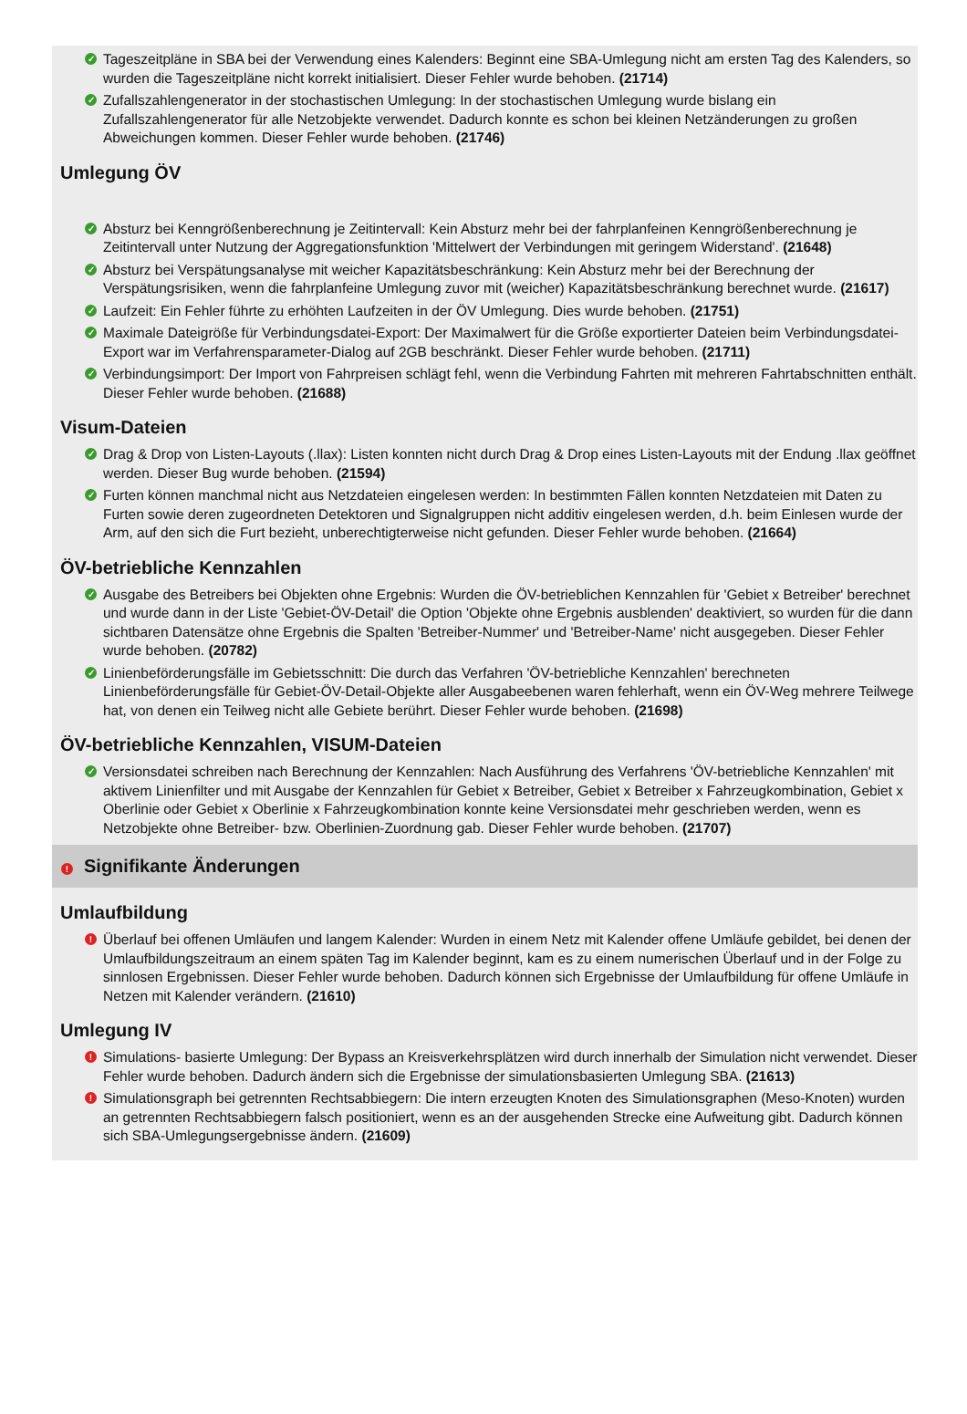✓ Tageszeitpläne in SBA bei der Verwendung eines Kalenders: Beginnt eine SBA-Umlegung nicht am ersten Tag des Kalenders, so wurden die Tageszeitpläne nicht korrekt initialisiert. Dieser Fehler wurde behoben. (21714)
✓ Zufallszahlengenerator in der stochastischen Umlegung: In der stochastischen Umlegung wurde bislang ein Zufallszahlengenerator für alle Netzobjekte verwendet. Dadurch konnte es schon bei kleinen Netzänderungen zu großen Abweichungen kommen. Dieser Fehler wurde behoben. (21746)
Umlegung ÖV
✓ Absturz bei Kenngrößenberechnung je Zeitintervall: Kein Absturz mehr bei der fahrplanfeinen Kenngrößenberechnung je Zeitintervall unter Nutzung der Aggregationsfunktion 'Mittelwert der Verbindungen mit geringem Widerstand'. (21648)
✓ Absturz bei Verspätungsanalyse mit weicher Kapazitätsbeschränkung: Kein Absturz mehr bei der Berechnung der Verspätungsrisiken, wenn die fahrplanfeine Umlegung zuvor mit (weicher) Kapazitätsbeschränkung berechnet wurde. (21617)
✓ Laufzeit: Ein Fehler führte zu erhöhten Laufzeiten in der ÖV Umlegung. Dies wurde behoben. (21751)
✓ Maximale Dateigröße für Verbindungsdatei-Export: Der Maximalwert für die Größe exportierter Dateien beim Verbindungsdatei-Export war im Verfahrensparameter-Dialog auf 2GB beschränkt. Dieser Fehler wurde behoben. (21711)
✓ Verbindungsimport: Der Import von Fahrpreisen schlägt fehl, wenn die Verbindung Fahrten mit mehreren Fahrtabschnitten enthält. Dieser Fehler wurde behoben. (21688)
Visum-Dateien
✓ Drag & Drop von Listen-Layouts (.llax): Listen konnten nicht durch Drag & Drop eines Listen-Layouts mit der Endung .llax geöffnet werden. Dieser Bug wurde behoben. (21594)
✓ Furten können manchmal nicht aus Netzdateien eingelesen werden: In bestimmten Fällen konnten Netzdateien mit Daten zu Furten sowie deren zugeordneten Detektoren und Signalgruppen nicht additiv eingelesen werden, d.h. beim Einlesen wurde der Arm, auf den sich die Furt bezieht, unberechtigterweise nicht gefunden. Dieser Fehler wurde behoben. (21664)
ÖV-betriebliche Kennzahlen
✓ Ausgabe des Betreibers bei Objekten ohne Ergebnis: Wurden die ÖV-betrieblichen Kennzahlen für 'Gebiet x Betreiber' berechnet und wurde dann in der Liste 'Gebiet-ÖV-Detail' die Option 'Objekte ohne Ergebnis ausblenden' deaktiviert, so wurden für die dann sichtbaren Datensätze ohne Ergebnis die Spalten 'Betreiber-Nummer' und 'Betreiber-Name' nicht ausgegeben. Dieser Fehler wurde behoben. (20782)
✓ Linienbeförderungsfälle im Gebietsschnitt: Die durch das Verfahren 'ÖV-betriebliche Kennzahlen' berechneten Linienbeförderungsfälle für Gebiet-ÖV-Detail-Objekte aller Ausgabeebenen waren fehlerhaft, wenn ein ÖV-Weg mehrere Teilwege hat, von denen ein Teilweg nicht alle Gebiete berührt. Dieser Fehler wurde behoben. (21698)
ÖV-betriebliche Kennzahlen, VISUM-Dateien
✓ Versionsdatei schreiben nach Berechnung der Kennzahlen: Nach Ausführung des Verfahrens 'ÖV-betriebliche Kennzahlen' mit aktivem Linienfilter und mit Ausgabe der Kennzahlen für Gebiet x Betreiber, Gebiet x Betreiber x Fahrzeugkombination, Gebiet x Oberlinie oder Gebiet x Oberlinie x Fahrzeugkombination konnte keine Versionsdatei mehr geschrieben werden, wenn es Netzobjekte ohne Betreiber- bzw. Oberlinien-Zuordnung gab. Dieser Fehler wurde behoben. (21707)
! Signifikante Änderungen
Umlaufbildung
! Überlauf bei offenen Umläufen und langem Kalender: Wurden in einem Netz mit Kalender offene Umläufe gebildet, bei denen der Umlaufbildungszeitraum an einem späten Tag im Kalender beginnt, kam es zu einem numerischen Überlauf und in der Folge zu sinnlosen Ergebnissen. Dieser Fehler wurde behoben. Dadurch können sich Ergebnisse der Umlaufbildung für offene Umläufe in Netzen mit Kalender verändern. (21610)
Umlegung IV
! Simulations- basierte Umlegung: Der Bypass an Kreisverkehrsplätzen wird durch innerhalb der Simulation nicht verwendet. Dieser Fehler wurde behoben. Dadurch ändern sich die Ergebnisse der simulationsbasierten Umlegung SBA. (21613)
! Simulationsgraph bei getrennten Rechtsabbiegern: Die intern erzeugten Knoten des Simulationsgraphen (Meso-Knoten) wurden an getrennten Rechtsabbiegern falsch positioniert, wenn es an der ausgehenden Strecke eine Aufweitung gibt. Dadurch können sich SBA-Umlegungsergebnisse ändern. (21609)